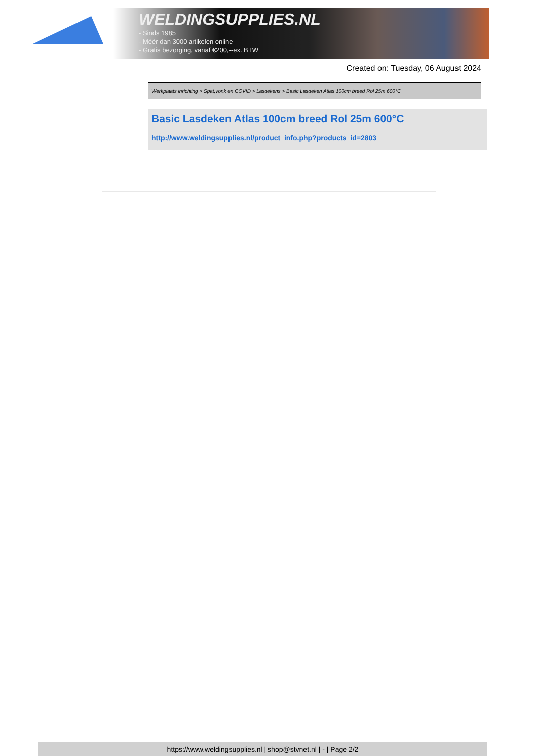WELDINGSUPPLIES.NL
- Sinds 1985
- Méér dan 3000 artikelen online
- Gratis bezorging, vanaf €200,--ex. BTW
Created on: Tuesday, 06 August 2024
Werkplaats inrichting > Spat,vonk en COVID > Lasdekens > Basic Lasdeken Atlas 100cm breed Rol 25m 600°C
Basic Lasdeken Atlas 100cm breed Rol 25m 600°C
http://www.weldingsupplies.nl/product_info.php?products_id=2803
https://www.weldingsupplies.nl | shop@stvnet.nl | - | Page 2/2